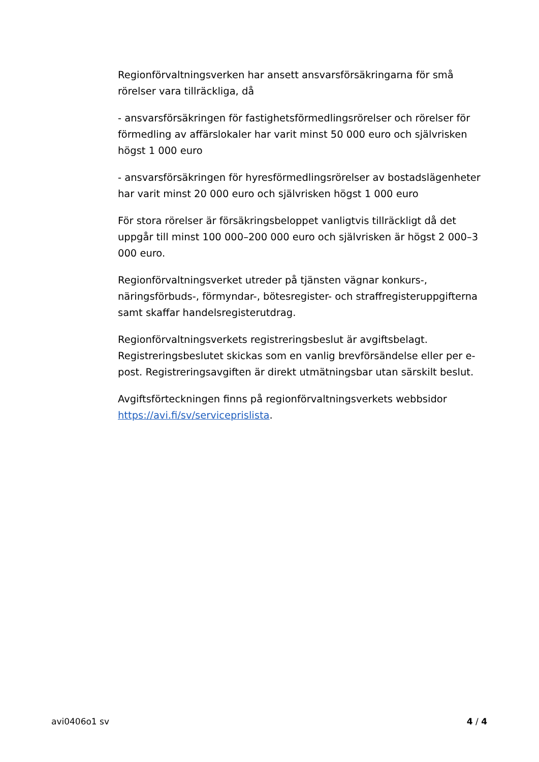Regionförvaltningsverken har ansett ansvarsförsäkringarna för små rörelser vara tillräckliga, då
- ansvarsförsäkringen för fastighetsförmedlingsrörelser och rörelser för förmedling av affärslokaler har varit minst 50 000 euro och självrisken högst 1 000 euro
- ansvarsförsäkringen för hyresförmedlingsrörelser av bostadslägenheter har varit minst 20 000 euro och självrisken högst 1 000 euro
För stora rörelser är försäkringsbeloppet vanligtvis tillräckligt då det uppgår till minst 100 000–200 000 euro och självrisken är högst 2 000–3 000 euro.
Regionförvaltningsverket utreder på tjänsten vägnar konkurs-, näringsförbuds-, förmyndar-, bötesregister- och straffregisteruppgifterna samt skaffar handelsregisterutdrag.
Regionförvaltningsverkets registreringsbeslut är avgiftsbelagt. Registreringsbeslutet skickas som en vanlig brevförsändelse eller per e-post. Registreringsavgiften är direkt utmätningsbar utan särskilt beslut.
Avgiftsförteckningen finns på regionförvaltningsverkets webbsidor https://avi.fi/sv/serviceprislista.
avi0406o1 sv 4 / 4